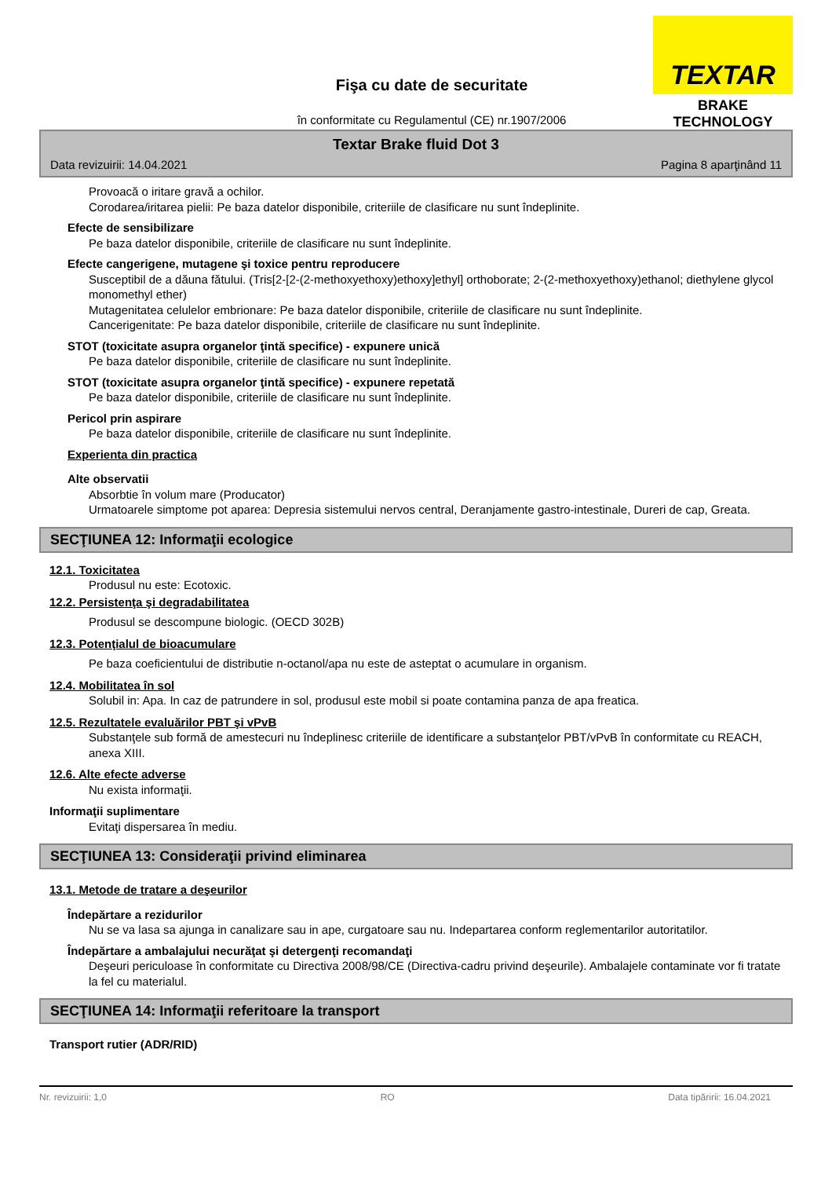TEXTAR
BRAKE TECHNOLOGY
Fişa cu date de securitate
în conformitate cu Regulamentul (CE) nr.1907/2006
Textar Brake fluid Dot 3
Data revizuirii: 14.04.2021 Pagina 8 aparţinând 11
Provoacă o iritare gravă a ochilor.
Corodarea/iritarea pielii: Pe baza datelor disponibile, criteriile de clasificare nu sunt îndeplinite.
Efecte de sensibilizare
Pe baza datelor disponibile, criteriile de clasificare nu sunt îndeplinite.
Efecte cangerigene, mutagene şi toxice pentru reproducere
Susceptibil de a dăuna fătului. (Tris[2-[2-(2-methoxyethoxy)ethoxy]ethyl] orthoborate; 2-(2-methoxyethoxy)ethanol; diethylene glycol monomethyl ether)
Mutagenitatea celulelor embrionare: Pe baza datelor disponibile, criteriile de clasificare nu sunt îndeplinite.
Cancerigenitate: Pe baza datelor disponibile, criteriile de clasificare nu sunt îndeplinite.
STOT (toxicitate asupra organelor ţintă specifice) - expunere unică
Pe baza datelor disponibile, criteriile de clasificare nu sunt îndeplinite.
STOT (toxicitate asupra organelor ţintă specifice) - expunere repetată
Pe baza datelor disponibile, criteriile de clasificare nu sunt îndeplinite.
Pericol prin aspirare
Pe baza datelor disponibile, criteriile de clasificare nu sunt îndeplinite.
Experienta din practica
Alte observatii
Absorbtie în volum mare (Producator)
Urmatoarele simptome pot aparea: Depresia sistemului nervos central, Deranjamente gastro-intestinale, Dureri de cap, Greata.
SECŢIUNEA 12: Informaţii ecologice
12.1. Toxicitatea
Produsul nu este: Ecotoxic.
12.2. Persistenţa şi degradabilitatea
Produsul se descompune biologic. (OECD 302B)
12.3. Potenţialul de bioacumulare
Pe baza coeficientului de distributie n-octanol/apa nu este de asteptat o acumulare in organism.
12.4. Mobilitatea în sol
Solubil in: Apa. In caz de patrundere in sol, produsul este mobil si poate contamina panza de apa freatica.
12.5. Rezultatele evaluărilor PBT şi vPvB
Substanţele sub formă de amestecuri nu îndeplinesc criteriile de identificare a substanţelor PBT/vPvB în conformitate cu REACH, anexa XIII.
12.6. Alte efecte adverse
Nu exista informaţii.
Informaţii suplimentare
Evitaţi dispersarea în mediu.
SECŢIUNEA 13: Consideraţii privind eliminarea
13.1. Metode de tratare a deşeurilor
Îndepărtare a rezidurilor
Nu se va lasa sa ajunga in canalizare sau in ape, curgatoare sau nu. Indepartarea conform reglementarilor autoritatilor.
Îndepărtare a ambalajului necurăţat şi detergenţi recomandaţi
Deşeuri periculoase în conformitate cu Directiva 2008/98/CE (Directiva-cadru privind deşeurile). Ambalajele contaminate vor fi tratate la fel cu materialul.
SECŢIUNEA 14: Informaţii referitoare la transport
Transport rutier (ADR/RID)
Nr. revizuirii: 1,0 RO Data tipăririi: 16.04.2021